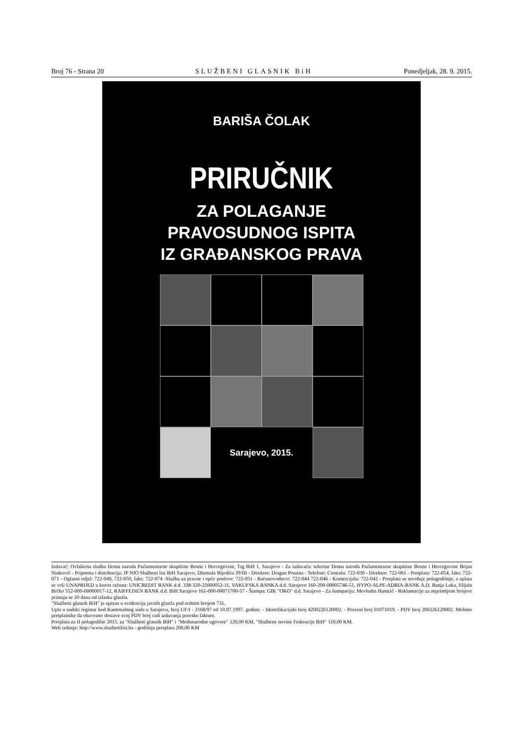Broj 76 - Strana 20 SLUŽBENI GLASNIK BiH Ponedjeljak, 28. 9. 2015.
BARIŠA ČOLAK
PRIRUČNIK
ZA POLAGANJE
PRAVOSUDNOG ISPITA
IZ GRAĐANSKOG PRAVA
Sarajevo, 2015.
Izdavač: Ovlaštena služba Doma naroda Parlamentarne skupštine Bosne i Hercegovine, Trg BiH 1, Sarajevo - Za izdavača: sekretar Doma naroda Parlamentarne skupštine Bosne i Hercegovine Bojan Ninković - Priprema i distribucija: JP NIO Službeni list BiH Sarajevo, Džemala Bijedića 39/III - Direktor: Dragan Prusina - Telefoni: Centrala: 722-030 - Direktor: 722-061 - Pretplata: 722-054, faks: 722-071 - Oglasni odjel: 722-049, 722-050, faks: 722-074 -Služba za pravne i opće poslove: 722-051 - Računovodstvo: 722-044 722-046 - Komercijala: 722-042 - Pretplata se utvrđuje polugodišnje, a uplata se vrši UNAPRIJED u korist računa: UNICREDIT BANK d.d. 338-320-22000052-11, VAKUFSKA BANKA d.d. Sarajevo 160-200-00005746-51, HYPO-ALPE-ADRIA-BANK A.D. Banja Luka, filijala Brčko 552-000-00000017-12, RAIFFEISEN BANK d.d. BiH Sarajevo 161-000-00071700-57 - Štampa: GIK "OKO" d.d. Sarajevo - Za štampariju: Mevludin Hamzić - Reklamacije za neprimljene brojeve primaju se 20 dana od izlaska glasila.
"Službeni glasnik BiH" je upisan u evidenciju javnih glasila pod rednim brojem 731.
Upis u sudski registar kod Kantonalnog suda u Sarajevu, broj UF/I - 2168/97 od 10.07.1997. godine. - Identifikacijski broj 4200226120002. - Porezni broj 01071019. - PDV broj 200226120002. Molimo pretplatnike da obavezno dostave svoj PDV broj radi izdavanja poreske fakture.
Pretplata za II polugodište 2015. za "Službeni glasnik BiH" i "Međunarodne ugovore" 120,00 KM, "Službene novine Federacije BiH" 110,00 KM.
Web izdanje: http://www.sluzbenilist.ba - godišnja pretplata 200,00 KM